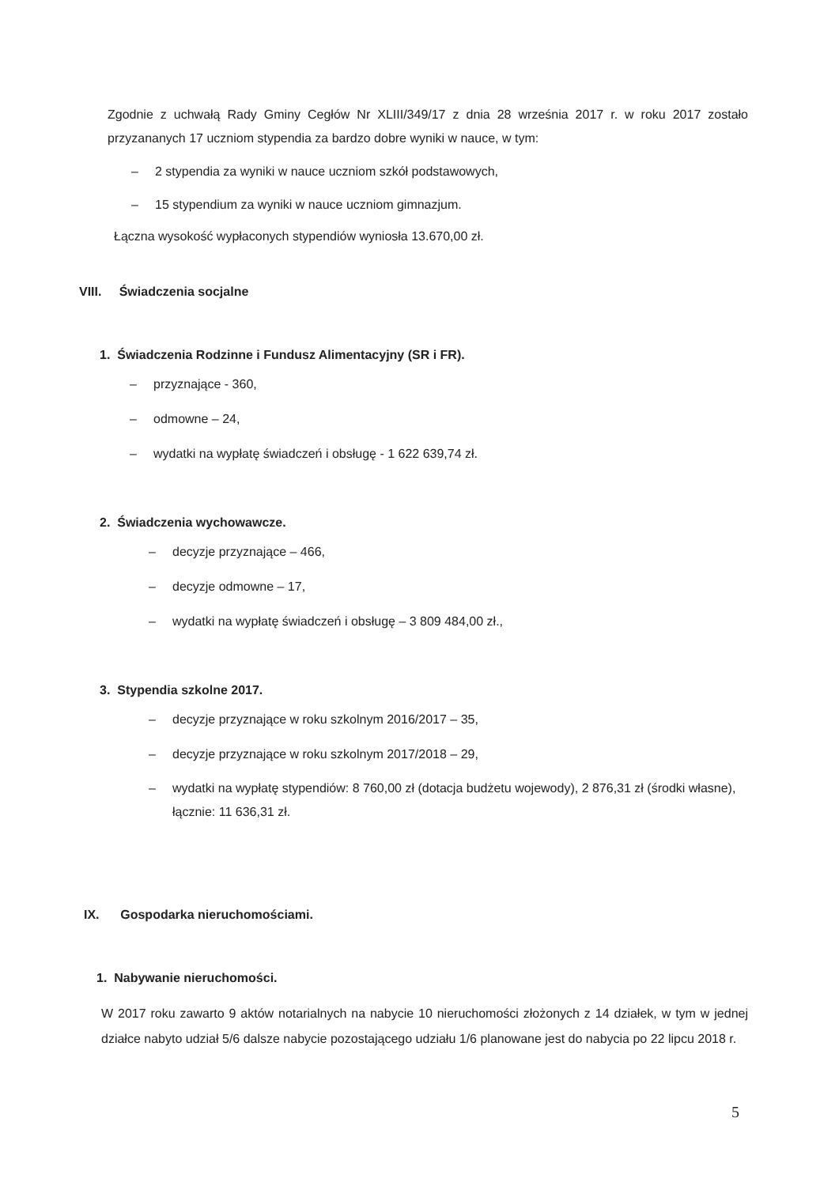Zgodnie z uchwałą Rady Gminy Cegłów Nr XLIII/349/17 z dnia 28 września 2017 r. w roku 2017 zostało przyzananych 17 uczniom stypendia za bardzo dobre wyniki w nauce, w tym:
– 2 stypendia za wyniki w nauce uczniom szkół podstawowych,
– 15 stypendium za wyniki w nauce uczniom gimnazjum.
Łączna wysokość wypłaconych stypendiów wyniosła 13.670,00 zł.
VIII. Świadczenia socjalne
1. Świadczenia Rodzinne i Fundusz Alimentacyjny (SR i FR).
– przyznające - 360,
– odmowne – 24,
– wydatki na wypłatę świadczeń i obsługę - 1 622 639,74 zł.
2. Świadczenia wychowawcze.
– decyzje przyznające – 466,
– decyzje odmowne – 17,
– wydatki na wypłatę świadczeń i obsługę – 3 809 484,00 zł.,
3. Stypendia szkolne 2017.
– decyzje przyznające w roku szkolnym 2016/2017 – 35,
– decyzje przyznające w roku szkolnym 2017/2018 – 29,
– wydatki na wypłatę stypendiów: 8 760,00 zł (dotacja budżetu wojewody), 2 876,31 zł (środki własne), łącznie: 11 636,31 zł.
IX. Gospodarka nieruchomościami.
1. Nabywanie nieruchomości.
W 2017 roku zawarto 9 aktów notarialnych na nabycie 10 nieruchomości złożonych z 14 działek, w tym w jednej działce nabyto udział 5/6 dalsze nabycie pozostającego udziału 1/6 planowane jest do nabycia po 22 lipcu 2018 r.
5